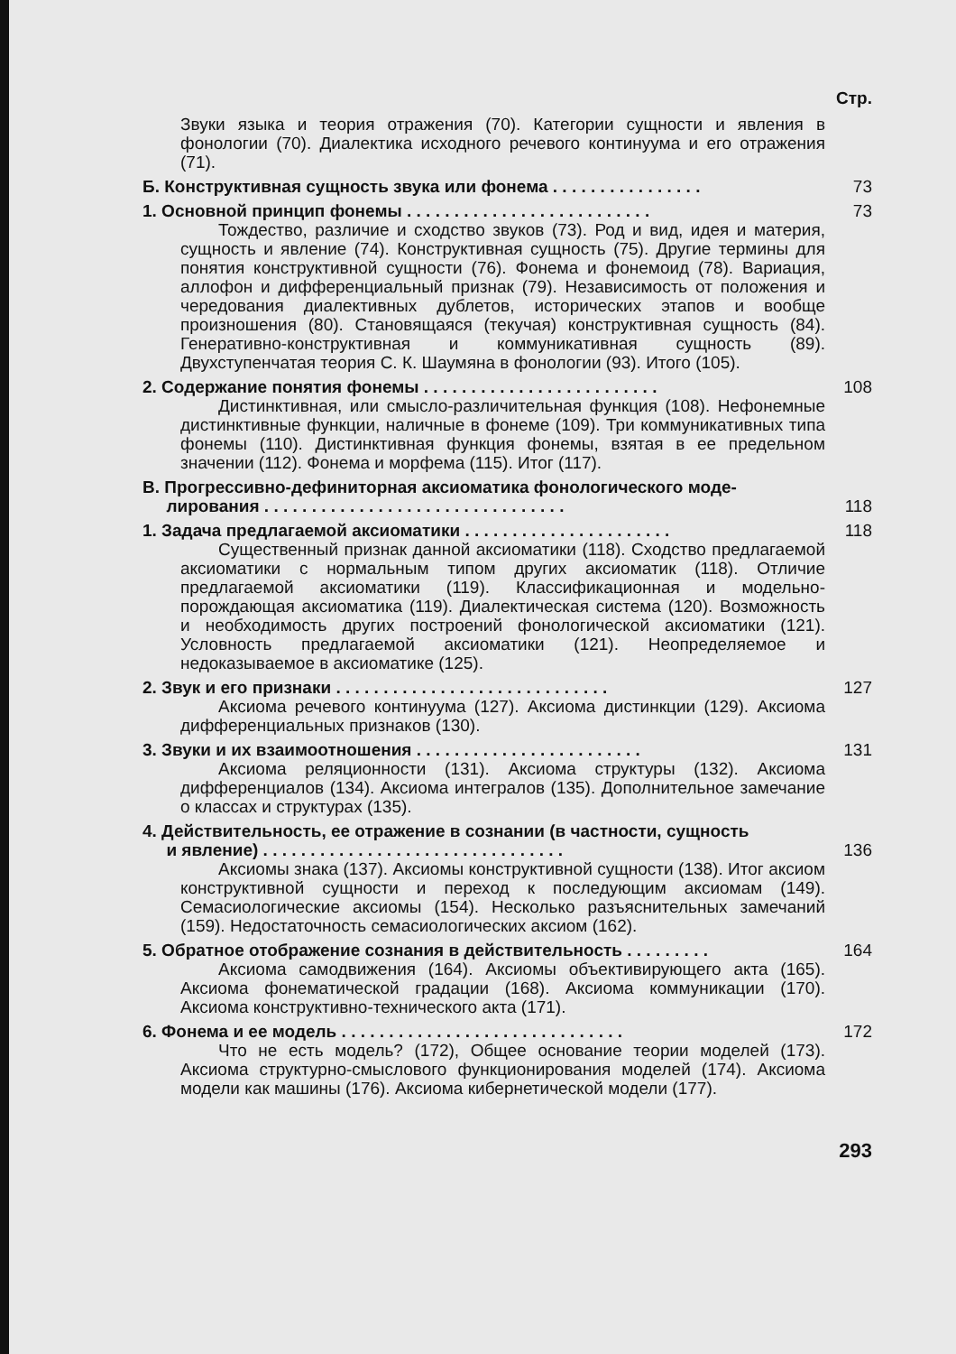Стр.
Звуки языка и теория отражения (70). Категории сущности и явления в фонологии (70). Диалектика исходного речевого континуума и его отражения (71).
Б. Конструктивная сущность звука или фонема . . . . . . . . . . . . . . . . 73
1. Основной принцип фонемы . . . . . . . . . . . . . . . . . . . . . . . . . . 73
Тождество, различие и сходство звуков (73). Род и вид, идея и материя, сущность и явление (74). Конструктивная сущность (75). Другие термины для понятия конструктивной сущности (76). Фонема и фонемоид (78). Вариация, аллофон и дифференциальный признак (79). Независимость от положения и чередования диалективных дублетов, исторических этапов и вообще произношения (80). Становящаяся (текучая) конструктивная сущность (84). Генеративно-конструктивная и коммуникативная сущность (89). Двухступенчатая теория С. К. Шаумяна в фонологии (93). Итого (105).
2. Содержание понятия фонемы . . . . . . . . . . . . . . . . . . . . . . . . . 108
Дистинктивная, или смысло-различительная функция (108). Нефонемные дистинктивные функции, наличные в фонеме (109). Три коммуникативных типа фонемы (110). Дистинктивная функция фонемы, взятая в ее предельном значении (112). Фонема и морфема (115). Итог (117).
В. Прогрессивно-дефиниторная аксиоматика фонологического моде-
лирования . . . . . . . . . . . . . . . . . . . . . . . . . . . . . . . . 118
1. Задача предлагаемой аксиоматики . . . . . . . . . . . . . . . . . . . . . . 118
Существенный признак данной аксиоматики (118). Сходство предлагаемой аксиоматики с нормальным типом других аксиоматик (118). Отличие предлагаемой аксиоматики (119). Классификационная и модельно-порождающая аксиоматика (119). Диалектическая система (120). Возможность и необходимость других построений фонологической аксиоматики (121). Условность предлагаемой аксиоматики (121). Неопределяемое и недоказываемое в аксиоматике (125).
2. Звук и его признаки . . . . . . . . . . . . . . . . . . . . . . . . . . . . . 127
Аксиома речевого континуума (127). Аксиома дистинкции (129). Аксиома дифференциальных признаков (130).
3. Звуки и их взаимоотношения . . . . . . . . . . . . . . . . . . . . . . . . 131
Аксиома реляционности (131). Аксиома структуры (132). Аксиома дифференциалов (134). Аксиома интегралов (135). Дополнительное замечание о классах и структурах (135).
4. Действительность, ее отражение в сознании (в частности, сущность
и явление) . . . . . . . . . . . . . . . . . . . . . . . . . . . . . . . . 136
Аксиомы знака (137). Аксиомы конструктивной сущности (138). Итог аксиом конструктивной сущности и переход к последующим аксиомам (149). Семасиологические аксиомы (154). Несколько разъяснительных замечаний (159). Недостаточность семасиологических аксиом (162).
5. Обратное отображение сознания в действительность . . . . . . . . . 164
Аксиома самодвижения (164). Аксиомы объективирующего акта (165). Аксиома фонематической градации (168). Аксиома коммуникации (170). Аксиома конструктивно-технического акта (171).
6. Фонема и ее модель . . . . . . . . . . . . . . . . . . . . . . . . . . . . . . 172
Что не есть модель? (172), Общее основание теории моделей (173). Аксиома структурно-смыслового функционирования моделей (174). Аксиома модели как машины (176). Аксиома кибернетической модели (177).
293